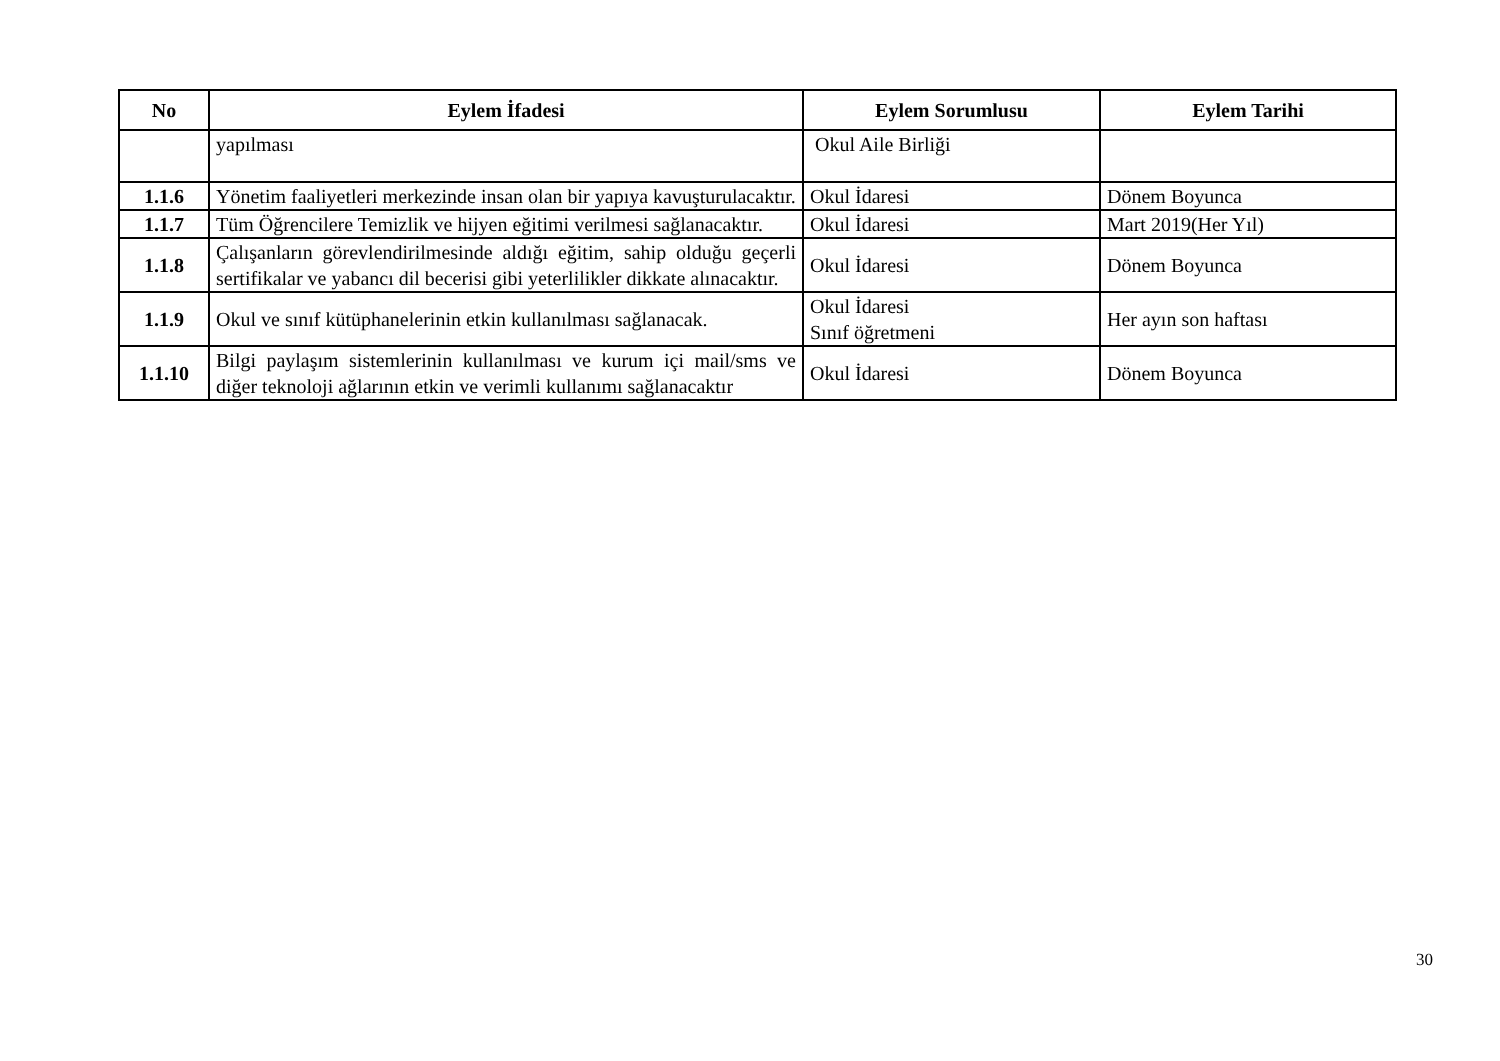| No | Eylem İfadesi | Eylem Sorumlusu | Eylem Tarihi |
| --- | --- | --- | --- |
| | yapılması | Okul Aile Birliği | |
| 1.1.6 | Yönetim faaliyetleri merkezinde insan olan bir yapıya kavuşturulacaktır. | Okul İdaresi | Dönem Boyunca |
| 1.1.7 | Tüm Öğrencilere Temizlik ve hijyen eğitimi verilmesi sağlanacaktır. | Okul İdaresi | Mart 2019(Her Yıl) |
| 1.1.8 | Çalışanların görevlendirilmesinde aldığı eğitim, sahip olduğu geçerli sertifikalar ve yabancı dil becerisi gibi yeterlilikler dikkate alınacaktır. | Okul İdaresi | Dönem Boyunca |
| 1.1.9 | Okul ve sınıf kütüphanelerinin etkin kullanılması sağlanacak. | Okul İdaresi Sınıf öğretmeni | Her ayın son haftası |
| 1.1.10 | Bilgi paylaşım sistemlerinin kullanılması ve kurum içi mail/sms ve diğer teknoloji ağlarının etkin ve verimli kullanımı sağlanacaktır | Okul İdaresi | Dönem Boyunca |
30